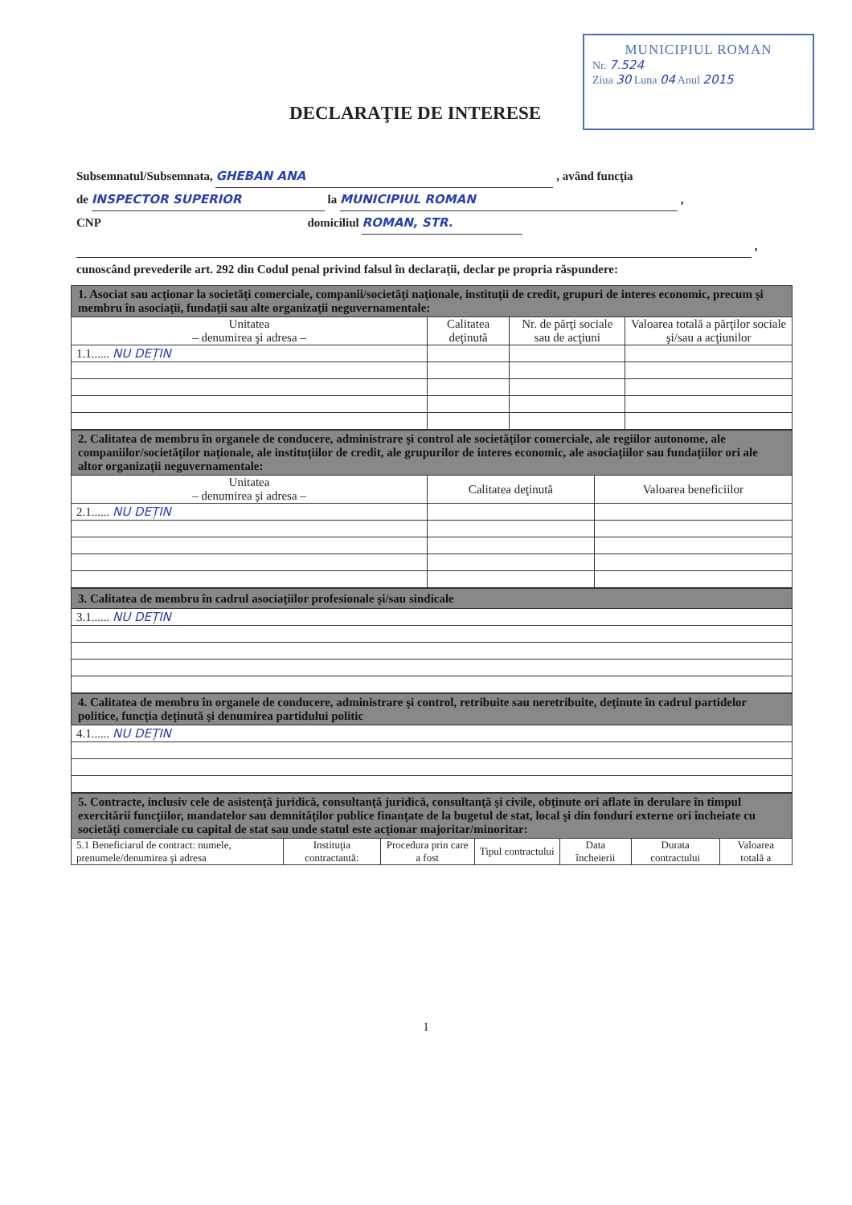MUNICIPIUL ROMAN
Nr. 7.524
Ziua 30 Luna 04 Anul 2015
DECLARAŢIE DE INTERESE
Subsemnatul/Subsemnata, GHEBAN ANA , având funcţia
de INSPECTOR SUPERIOR la MUNICIPIUL ROMAN ,
CNP domiciliul ROMAN, STR.
,
cunoscând prevederile art. 292 din Codul penal privind falsul în declaraţii, declar pe propria răspundere:
| 1. Asociat sau acţionar la societăţi comerciale, companii/societăţi naţionale, instituţii de credit, grupuri de interes economic, precum şi membru în asociaţii, fundaţii sau alte organizaţii neguvernamentale: | | | |
| Unitatea – denumirea şi adresa – | Calitatea deţinută | Nr. de părţi sociale sau de acţiuni | Valoarea totală a părţilor sociale şi/sau a acţiunilor |
| 1.1...... NU DEȚIN | | | |
| 2. Calitatea de membru în organele de conducere, administrare şi control ale societăţilor comerciale, ale regiilor autonome, ale companiilor/societăţilor naţionale, ale instituţiilor de credit, ale grupurilor de interes economic, ale asociaţiilor sau fundaţiilor ori ale altor organizaţii neguvernamentale: | | |
| Unitatea – denumirea şi adresa – | Calitatea deţinută | Valoarea beneficiilor |
| 2.1...... NU DEȚIN | | |
| 3. Calitatea de membru în cadrul asociaţiilor profesionale şi/sau sindicale |
| 3.1...... NU DEȚIN |
| 4. Calitatea de membru în organele de conducere, administrare şi control, retribuite sau neretribuite, deţinute în cadrul partidelor politice, funcţia deţinută şi denumirea partidului politic |
| 4.1...... NU DEȚIN |
| 5. Contracte, inclusiv cele de asistenţă juridică, consultanţă juridică, consultanţă şi civile, obţinute ori aflate în derulare în timpul exercitării funcţiilor, mandatelor sau demnităţilor publice finanţate de la bugetul de stat, local şi din fonduri externe ori încheiate cu societăţi comerciale cu capital de stat sau unde statul este acţionar majoritar/minoritar: | | | | | | |
| 5.1 Beneficiarul de contract: numele, prenumele/denumirea şi adresa | Instituţia contractantă: | Procedura prin care a fost | Tipul contractului | Data încheierii | Durata contractului | Valoarea totală a |
1